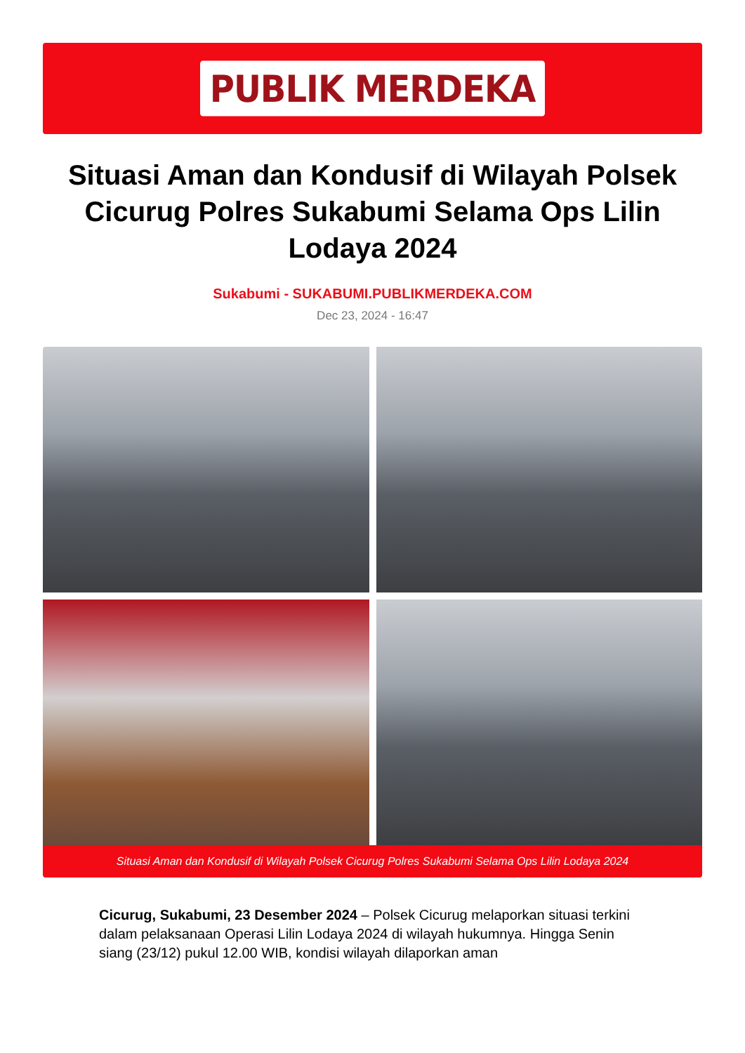PUBLIK MERDEKA
Situasi Aman dan Kondusif di Wilayah Polsek Cicurug Polres Sukabumi Selama Ops Lilin Lodaya 2024
Sukabumi - SUKABUMI.PUBLIKMERDEKA.COM
Dec 23, 2024 - 16:47
Situasi Aman dan Kondusif di Wilayah Polsek Cicurug Polres Sukabumi Selama Ops Lilin Lodaya 2024
Cicurug, Sukabumi, 23 Desember 2024 – Polsek Cicurug melaporkan situasi terkini dalam pelaksanaan Operasi Lilin Lodaya 2024 di wilayah hukumnya. Hingga Senin siang (23/12) pukul 12.00 WIB, kondisi wilayah dilaporkan aman